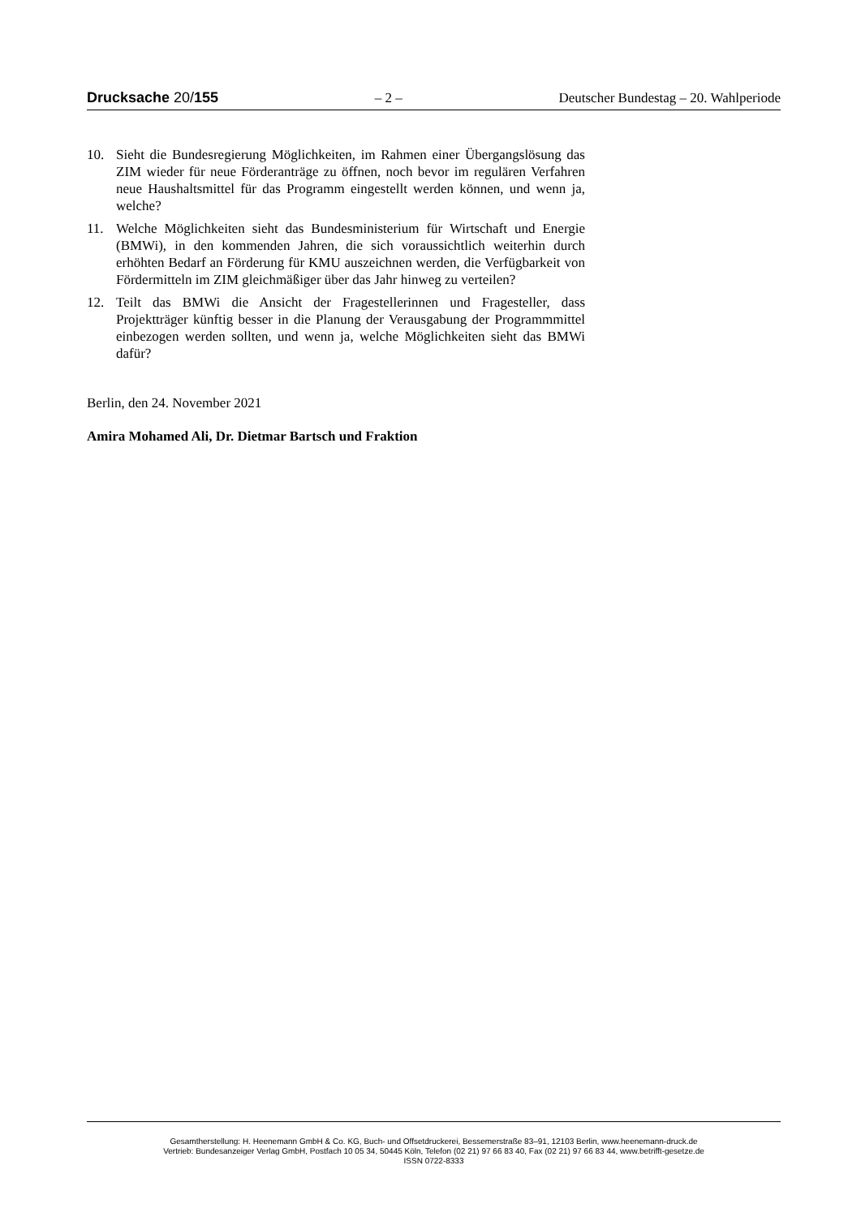Drucksache 20/155 – 2 – Deutscher Bundestag – 20. Wahlperiode
10. Sieht die Bundesregierung Möglichkeiten, im Rahmen einer Übergangslösung das ZIM wieder für neue Förderanträge zu öffnen, noch bevor im regulären Verfahren neue Haushaltsmittel für das Programm eingestellt werden können, und wenn ja, welche?
11. Welche Möglichkeiten sieht das Bundesministerium für Wirtschaft und Energie (BMWi), in den kommenden Jahren, die sich voraussichtlich weiterhin durch erhöhten Bedarf an Förderung für KMU auszeichnen werden, die Verfügbarkeit von Fördermitteln im ZIM gleichmäßiger über das Jahr hinweg zu verteilen?
12. Teilt das BMWi die Ansicht der Fragestellerinnen und Fragesteller, dass Projektträger künftig besser in die Planung der Verausgabung der Programmmittel einbezogen werden sollten, und wenn ja, welche Möglichkeiten sieht das BMWi dafür?
Berlin, den 24. November 2021
Amira Mohamed Ali, Dr. Dietmar Bartsch und Fraktion
Gesamtherstellung: H. Heenemann GmbH & Co. KG, Buch- und Offsetdruckerei, Bessemerstraße 83–91, 12103 Berlin, www.heenemann-druck.de
Vertrieb: Bundesanzeiger Verlag GmbH, Postfach 10 05 34, 50445 Köln, Telefon (02 21) 97 66 83 40, Fax (02 21) 97 66 83 44, www.betrifft-gesetze.de
ISSN 0722-8333